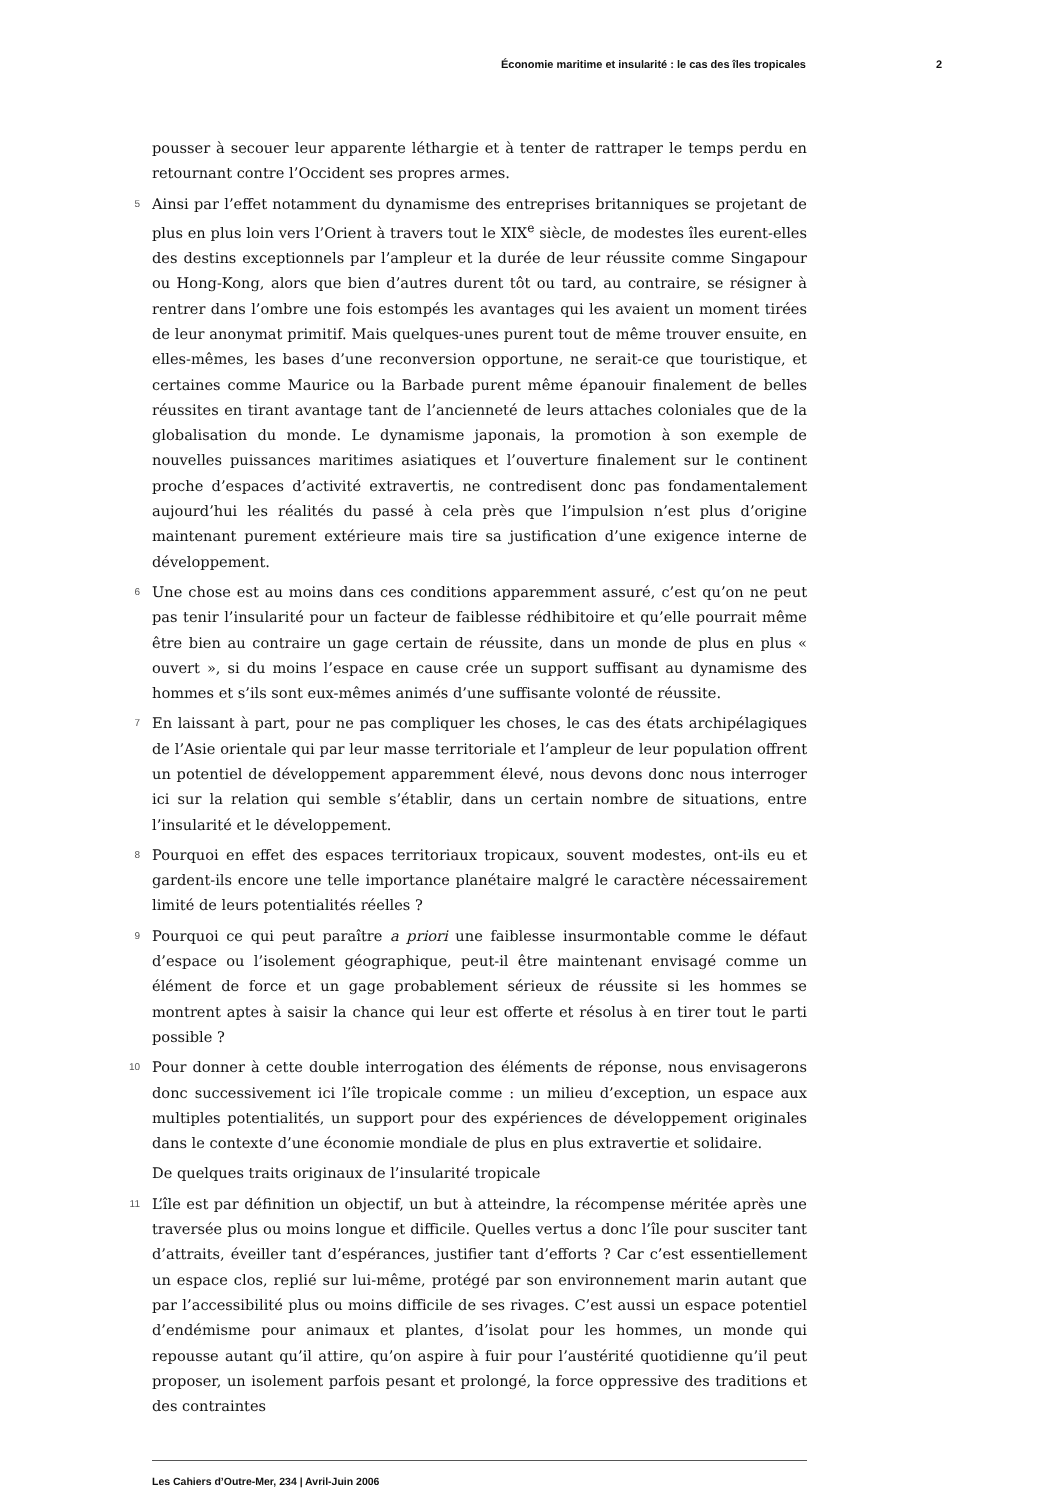Économie maritime et insularité : le cas des îles tropicales 2
pousser à secouer leur apparente léthargie et à tenter de rattraper le temps perdu en retournant contre l’Occident ses propres armes.
5 Ainsi par l’effet notamment du dynamisme des entreprises britanniques se projetant de plus en plus loin vers l’Orient à travers tout le XIX<sup>e</sup> siècle, de modestes îles eurent-elles des destins exceptionnels par l’ampleur et la durée de leur réussite comme Singapour ou Hong-Kong, alors que bien d’autres durent tôt ou tard, au contraire, se résigner à rentrer dans l’ombre une fois estompés les avantages qui les avaient un moment tirées de leur anonymat primitif. Mais quelques-unes purent tout de même trouver ensuite, en elles-mêmes, les bases d’une reconversion opportune, ne serait-ce que touristique, et certaines comme Maurice ou la Barbade purent même épanouir finalement de belles réussites en tirant avantage tant de l’ancienneté de leurs attaches coloniales que de la globalisation du monde. Le dynamisme japonais, la promotion à son exemple de nouvelles puissances maritimes asiatiques et l’ouverture finalement sur le continent proche d’espaces d’activité extravertis, ne contredisent donc pas fondamentalement aujourd’hui les réalités du passé à cela près que l’impulsion n’est plus d’origine maintenant purement extérieure mais tire sa justification d’une exigence interne de développement.
6 Une chose est au moins dans ces conditions apparemment assuré, c’est qu’on ne peut pas tenir l’insularité pour un facteur de faiblesse rédhibitoire et qu’elle pourrait même être bien au contraire un gage certain de réussite, dans un monde de plus en plus « ouvert », si du moins l’espace en cause crée un support suffisant au dynamisme des hommes et s’ils sont eux-mêmes animés d’une suffisante volonté de réussite.
7 En laissant à part, pour ne pas compliquer les choses, le cas des états archipélagiques de l’Asie orientale qui par leur masse territoriale et l’ampleur de leur population offrent un potentiel de développement apparemment élevé, nous devons donc nous interroger ici sur la relation qui semble s’établir, dans un certain nombre de situations, entre l’insularité et le développement.
8 Pourquoi en effet des espaces territoriaux tropicaux, souvent modestes, ont-ils eu et gardent-ils encore une telle importance planétaire malgré le caractère nécessairement limité de leurs potentialités réelles ?
9 Pourquoi ce qui peut paraître a priori une faiblesse insurmontable comme le défaut d’espace ou l’isolement géographique, peut-il être maintenant envisagé comme un élément de force et un gage probablement sérieux de réussite si les hommes se montrent aptes à saisir la chance qui leur est offerte et résolus à en tirer tout le parti possible ?
10 Pour donner à cette double interrogation des éléments de réponse, nous envisagerons donc successivement ici l’île tropicale comme : un milieu d’exception, un espace aux multiples potentialités, un support pour des expériences de développement originales dans le contexte d’une économie mondiale de plus en plus extravertie et solidaire.
De quelques traits originaux de l’insularité tropicale
11 L’île est par définition un objectif, un but à atteindre, la récompense méritée après une traversée plus ou moins longue et difficile. Quelles vertus a donc l’île pour susciter tant d’attraits, éveiller tant d’espérances, justifier tant d’efforts ? Car c’est essentiellement un espace clos, replié sur lui-même, protégé par son environnement marin autant que par l’accessibilité plus ou moins difficile de ses rivages. C’est aussi un espace potentiel d’endémisme pour animaux et plantes, d’isolat pour les hommes, un monde qui repousse autant qu’il attire, qu’on aspire à fuir pour l’austérité quotidienne qu’il peut proposer, un isolement parfois pesant et prolongé, la force oppressive des traditions et des contraintes
Les Cahiers d’Outre-Mer, 234 | Avril-Juin 2006